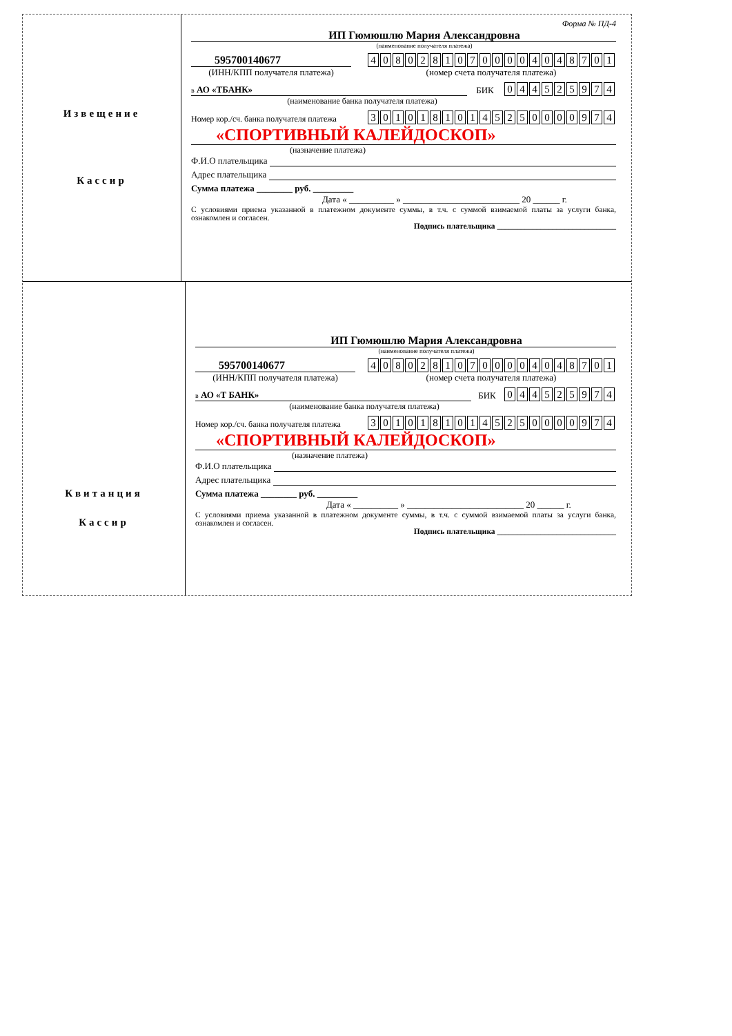Извещение
Кассир
Форма № ПД-4
ИП Гюмюшлю Мария Александровна
(наименование получателя платежа)
595700140677
(ИНН/КПП получателя платежа)
| 4 | 0 | 8 | 0 | 2 | 8 | 1 | 0 | 7 | 0 | 0 | 0 | 0 | 4 | 0 | 4 | 8 | 7 | 0 | 1 |
(номер счета получателя платежа)
в АО «ТБАНК»
БИК
| 0 | 4 | 4 | 5 | 2 | 5 | 9 | 7 | 4 |
(наименование банка получателя платежа)
Номер кор./сч. банка получателя платежа
| 3 | 0 | 1 | 0 | 1 | 8 | 1 | 0 | 1 | 4 | 5 | 2 | 5 | 0 | 0 | 0 | 0 | 9 | 7 | 4 |
«СПОРТИВНЫЙ КАЛЕЙДОСКОП»
(назначение платежа)
Ф.И.О плательщика
Адрес плательщика
Сумма платежа ________ руб. _________
Дата « __________ » __________________________ 20 ______ г.
С условиями приема указанной в платежном документе суммы, в т.ч. с суммой взимаемой платы за услуги банка, ознакомлен и согласен.
Подпись плательщика ______________________________
Квитанция
Кассир
ИП Гюмюшлю Мария Александровна
(наименование получателя платежа)
595700140677
(ИНН/КПП получателя платежа)
| 4 | 0 | 8 | 0 | 2 | 8 | 1 | 0 | 7 | 0 | 0 | 0 | 0 | 4 | 0 | 4 | 8 | 7 | 0 | 1 |
(номер счета получателя платежа)
в АО «Т БАНК»
БИК
| 0 | 4 | 4 | 5 | 2 | 5 | 9 | 7 | 4 |
(наименование банка получателя платежа)
Номер кор./сч. банка получателя платежа
| 3 | 0 | 1 | 0 | 1 | 8 | 1 | 0 | 1 | 4 | 5 | 2 | 5 | 0 | 0 | 0 | 0 | 9 | 7 | 4 |
«СПОРТИВНЫЙ КАЛЕЙДОСКОП»
(назначение платежа)
Ф.И.О плательщика
Адрес плательщика
Сумма платежа ________ руб. _________
Дата « __________ » __________________________ 20 ______ г.
С условиями приема указанной в платежном документе суммы, в т.ч. с суммой взимаемой платы за услуги банка, ознакомлен и согласен.
Подпись плательщика ______________________________